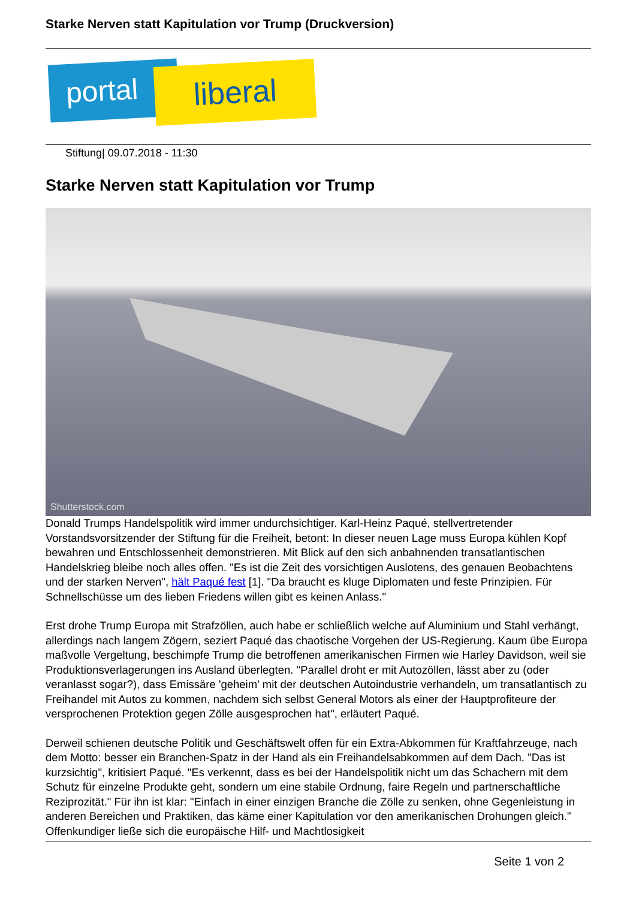Starke Nerven statt Kapitulation vor Trump (Druckversion)
portal liberal
Stiftung| 09.07.2018 - 11:30
Starke Nerven statt Kapitulation vor Trump
Shutterstock.com
Donald Trumps Handelspolitik wird immer undurchsichtiger. Karl-Heinz Paqué, stellvertretender Vorstandsvorsitzender der Stiftung für die Freiheit, betont: In dieser neuen Lage muss Europa kühlen Kopf bewahren und Entschlossenheit demonstrieren. Mit Blick auf den sich anbahnenden transatlantischen Handelskrieg bleibe noch alles offen. "Es ist die Zeit des vorsichtigen Auslotens, des genauen Beobachtens und der starken Nerven", hält Paqué fest [1]. "Da braucht es kluge Diplomaten und feste Prinzipien. Für Schnellschüsse um des lieben Friedens willen gibt es keinen Anlass."
Erst drohe Trump Europa mit Strafzöllen, auch habe er schließlich welche auf Aluminium und Stahl verhängt, allerdings nach langem Zögern, seziert Paqué das chaotische Vorgehen der US-Regierung. Kaum übe Europa maßvolle Vergeltung, beschimpfe Trump die betroffenen amerikanischen Firmen wie Harley Davidson, weil sie Produktionsverlagerungen ins Ausland überlegten. "Parallel droht er mit Autozöllen, lässt aber zu (oder veranlasst sogar?), dass Emissäre 'geheim' mit der deutschen Autoindustrie verhandeln, um transatlantisch zu Freihandel mit Autos zu kommen, nachdem sich selbst General Motors als einer der Hauptprofiteure der versprochenen Protektion gegen Zölle ausgesprochen hat", erläutert Paqué.
Derweil schienen deutsche Politik und Geschäftswelt offen für ein Extra-Abkommen für Kraftfahrzeuge, nach dem Motto: besser ein Branchen-Spatz in der Hand als ein Freihandelsabkommen auf dem Dach. "Das ist kurzsichtig", kritisiert Paqué. "Es verkennt, dass es bei der Handelspolitik nicht um das Schachern mit dem Schutz für einzelne Produkte geht, sondern um eine stabile Ordnung, faire Regeln und partnerschaftliche Reziprozität." Für ihn ist klar: "Einfach in einer einzigen Branche die Zölle zu senken, ohne Gegenleistung in anderen Bereichen und Praktiken, das käme einer Kapitulation vor den amerikanischen Drohungen gleich." Offenkundiger ließe sich die europäische Hilf- und Machtlosigkeit
Seite 1 von 2